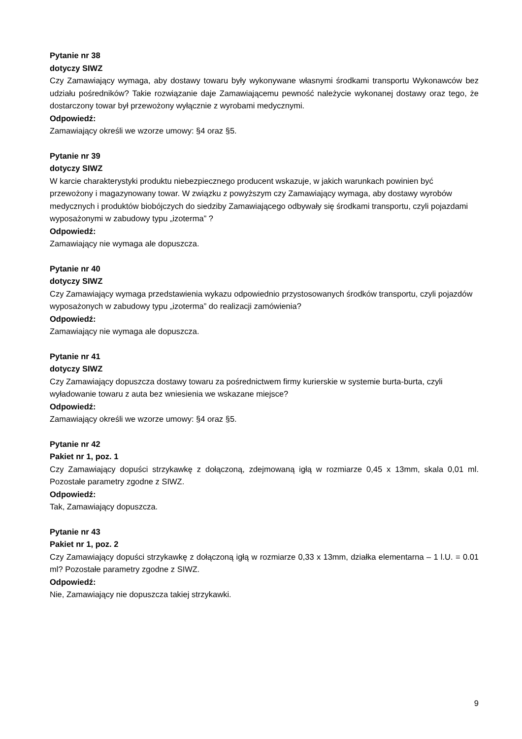Pytanie nr 38
dotyczy SIWZ
Czy Zamawiający wymaga, aby dostawy towaru były wykonywane własnymi środkami transportu Wykonawców bez udziału pośredników? Takie rozwiązanie daje Zamawiającemu pewność należycie wykonanej dostawy oraz tego, że dostarczony towar był przewożony wyłącznie z wyrobami medycznymi.
Odpowiedź:
Zamawiający określi we wzorze umowy: §4 oraz §5.
Pytanie nr 39
dotyczy SIWZ
W karcie charakterystyki produktu niebezpiecznego producent wskazuje, w jakich warunkach powinien być przewożony i magazynowany towar. W związku z powyższym czy Zamawiający wymaga, aby dostawy wyrobów medycznych i produktów biobójczych do siedziby Zamawiającego odbywały się środkami transportu, czyli pojazdami wyposażonymi w zabudowy typu „izoterma” ?
Odpowiedź:
Zamawiający nie wymaga ale dopuszcza.
Pytanie nr 40
dotyczy SIWZ
Czy Zamawiający wymaga przedstawienia wykazu odpowiednio przystosowanych środków transportu, czyli pojazdów wyposażonych w zabudowy typu „izoterma” do realizacji zamówienia?
Odpowiedź:
Zamawiający nie wymaga ale dopuszcza.
Pytanie nr 41
dotyczy SIWZ
Czy Zamawiający dopuszcza dostawy towaru za pośrednictwem firmy kurierskie w systemie burta-burta, czyli wyładowanie towaru z auta bez wniesienia we wskazane miejsce?
Odpowiedź:
Zamawiający określi we wzorze umowy: §4 oraz §5.
Pytanie nr 42
Pakiet nr 1, poz. 1
Czy Zamawiający dopuści strzykawkę z dołączoną, zdejmowaną igłą w rozmiarze 0,45 x 13mm, skala 0,01 ml. Pozostałe parametry zgodne z SIWZ.
Odpowiedź:
Tak, Zamawiający dopuszcza.
Pytanie nr 43
Pakiet nr 1, poz. 2
Czy Zamawiający dopuści strzykawkę z dołączoną igłą w rozmiarze 0,33 x 13mm, działka elementarna – 1 l.U. = 0.01 ml? Pozostałe parametry zgodne z SIWZ.
Odpowiedź:
Nie, Zamawiający nie dopuszcza takiej strzykawki.
9